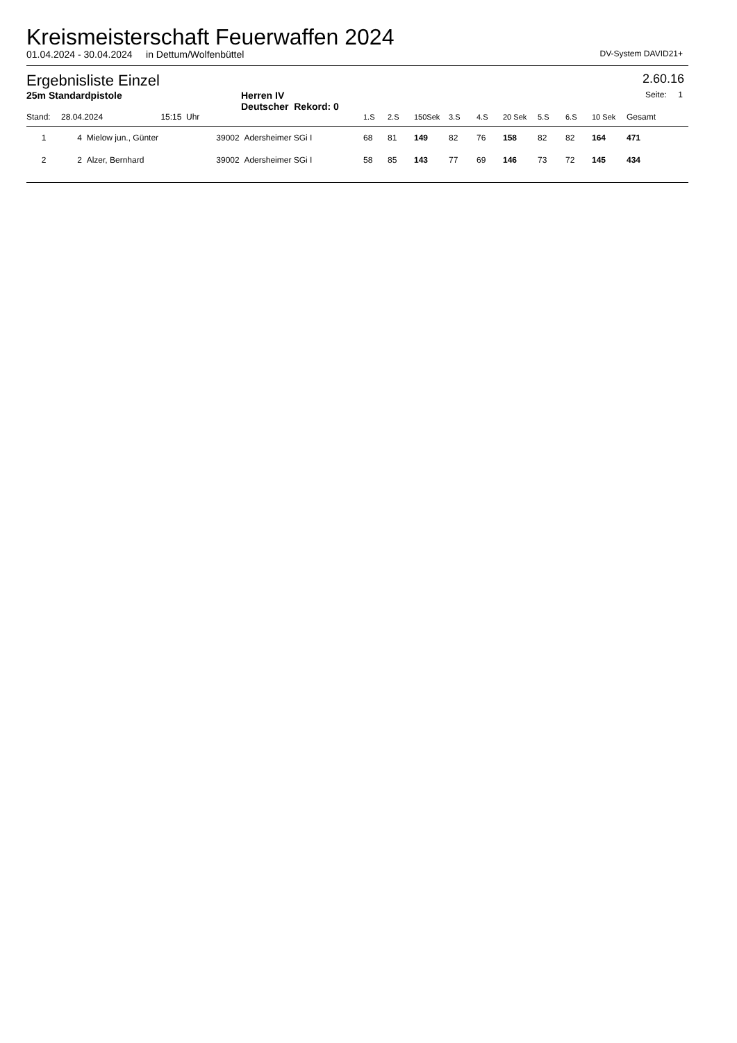Kreismeisterschaft Feuerwaffen 2024
01.04.2024 - 30.04.2024 in Dettum/Wolfenbüttel DV-System DAVID21+
Ergebnisliste Einzel
2.60.16
25m Standardpistole Herren IV
Deutscher Rekord: 0
Seite: 1
| Stand: | 28.04.2024 15:15 | Uhr | | 1.S | 2.S | 150Sek | 3.S | 4.S | 20 Sek | 5.S | 6.S | 10 Sek | Gesamt | |
| --- | --- | --- | --- | --- | --- | --- | --- | --- | --- | --- | --- | --- | --- | --- |
| 1 | 4 Mielow jun., Günter | 39002 Adersheimer SGi I | | 68 | 81 | 149 | 82 | 76 | 158 | 82 | 82 | 164 | 471 | |
| 2 | 2 Alzer, Bernhard | 39002 Adersheimer SGi I | | 58 | 85 | 143 | 77 | 69 | 146 | 73 | 72 | 145 | 434 | |